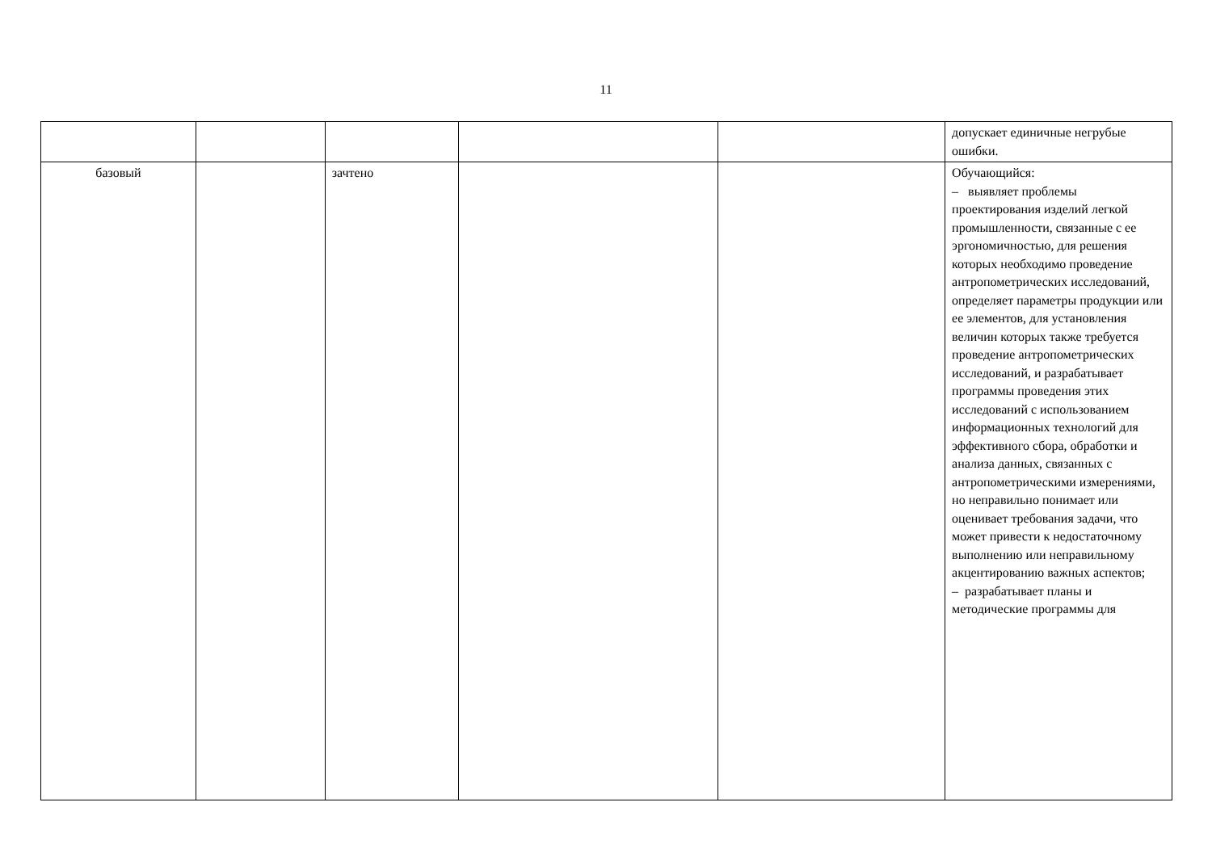11
| | | | | | допускает единичные негрубые ошибки. |
| базовый | | зачтено | | | Обучающийся: – выявляет проблемы проектирования изделий легкой промышленности, связанные с ее эргономичностью, для решения которых необходимо проведение антропометрических исследований, определяет параметры продукции или ее элементов, для установления величин которых также требуется проведение антропометрических исследований, и разрабатывает программы проведения этих исследований с использованием информационных технологий для эффективного сбора, обработки и анализа данных, связанных с антропометрическими измерениями, но неправильно понимает или оценивает требования задачи, что может привести к недостаточному выполнению или неправильному акцентированию важных аспектов; – разрабатывает планы и методические программы для |